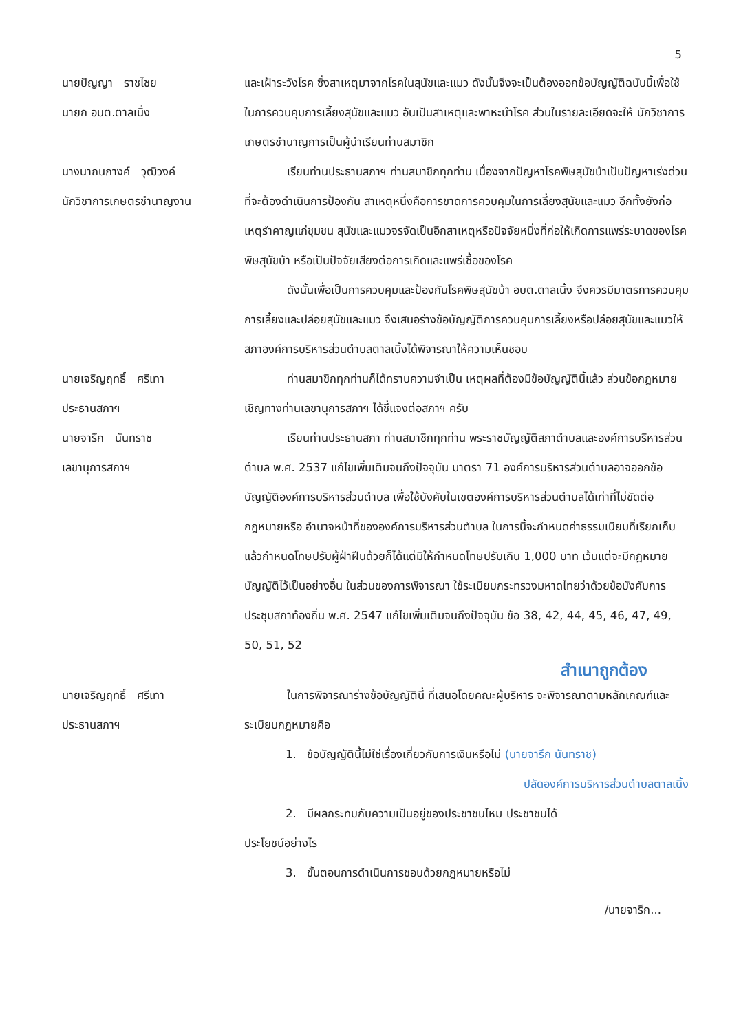5
นายปัญญา ราชไชย
นายก อบต.ตาลเนิ้ง
และเฝ้าระวังโรค ซึ่งสาเหตุมาจากโรคในสุนัขและแมว ดังนั้นจึงจะเป็นต้องออกข้อบัญญัติฉบับนี้เพื่อใช้ในการควบคุมการเลี้ยงสุนัขและแมว อันเป็นสาเหตุและพาหะนำโรค ส่วนในรายละเอียดจะให้ นักวิชาการเกษตรชำนาญการเป็นผู้นำเรียนท่านสมาชิก
นางนาถนภางค์ วุฒิวงค์
นักวิชาการเกษตรชำนาญงาน
เรียนท่านประธานสภาฯ ท่านสมาชิกทุกท่าน เนื่องจากปัญหาโรคพิษสุนัขบ้าเป็นปัญหาเร่งด่วนที่จะต้องดำเนินการป้องกัน สาเหตุหนึ่งคือการขาดการควบคุมในการเลี้ยงสุนัขและแมว อีกทั้งยังก่อเหตุรำคาญแก่ชุมชน สุนัขและแมวจรจัดเป็นอีกสาเหตุหรือปัจจัยหนึ่งที่ก่อให้เกิดการแพร่ระบาดของโรคพิษสุนัขบ้า หรือเป็นปัจจัยเสียงต่อการเกิดและแพร่เชื้อของโรค
ดังนั้นเพื่อเป็นการควบคุมและป้องกันโรคพิษสุนัขบ้า อบต.ตาลเนิ้ง จึงควรมีมาตรการควบคุมการเลี้ยงและปล่อยสุนัขและแมว จึงเสนอร่างข้อบัญญัติการควบคุมการเลี้ยงหรือปล่อยสุนัขและแมวให้สภาองค์การบริหารส่วนตำบลตาลเนิ้งได้พิจารณาให้ความเห็นชอบ
นายเจริญฤทธิ์ ศรีเทา
ประธานสภาฯ
ท่านสมาชิกทุกท่านก็ได้ทราบความจำเป็น เหตุผลที่ต้องมีข้อบัญญัตินี้แล้ว ส่วนข้อกฎหมายเชิญทางท่านเลขานุการสภาฯ ได้ชี้แจงต่อสภาฯ ครับ
นายจารึก นันทราช
เลขานุการสภาฯ
เรียนท่านประธานสภา ท่านสมาชิกทุกท่าน พระราชบัญญัติสภาตำบลและองค์การบริหารส่วนตำบล พ.ศ. 2537 แก้ไขเพิ่มเติมจนถึงปัจจุบัน มาตรา 71 องค์การบริหารส่วนตำบลอาจออกข้อบัญญัติองค์การบริหารส่วนตำบล เพื่อใช้บังคับในเขตองค์การบริหารส่วนตำบลได้เท่าที่ไม่ขัดต่อกฎหมายหรือ อำนาจหน้าที่ขององค์การบริหารส่วนตำบล ในการนี้จะกำหนดค่าธรรมเนียมที่เรียกเก็บแล้วกำหนดโทษปรับผู้ฝ่าฝืนด้วยก็ได้แต่มิให้กำหนดโทษปรับเกิน 1,000 บาท เว้นแต่จะมีกฎหมายบัญญัติไว้เป็นอย่างอื่น ในส่วนของการพิจารณา ใช้ระเบียบกระทรวงมหาดไทยว่าด้วยข้อบังคับการประชุมสภาท้องถิ่น พ.ศ. 2547 แก้ไขเพิ่มเติมจนถึงปัจจุบัน ข้อ 38, 42, 44, 45, 46, 47, 49, 50, 51, 52
สำเนาถูกต้อง
นายเจริญฤทธิ์ ศรีเทา
ประธานสภาฯ
ในการพิจารณาร่างข้อบัญญัตินี้ ที่เสนอโดยคณะผู้บริหาร จะพิจารณาตามหลักเกณฑ์และระเบียบกฎหมายคือ
1. ข้อบัญญัตินี้ไม่ใช่เรื่องเกี่ยวกับการเงินหรือไม่ (นายจารึก นันทราช)
ปลัดองค์การบริหารส่วนตำบลตาลเนิ้ง
2. มีผลกระทบกับความเป็นอยู่ของประชาชนไหม ประชาชนได้
ประโยชน์อย่างไร
3. ขั้นตอนการดำเนินการชอบด้วยกฎหมายหรือไม่
/นายจารึก...